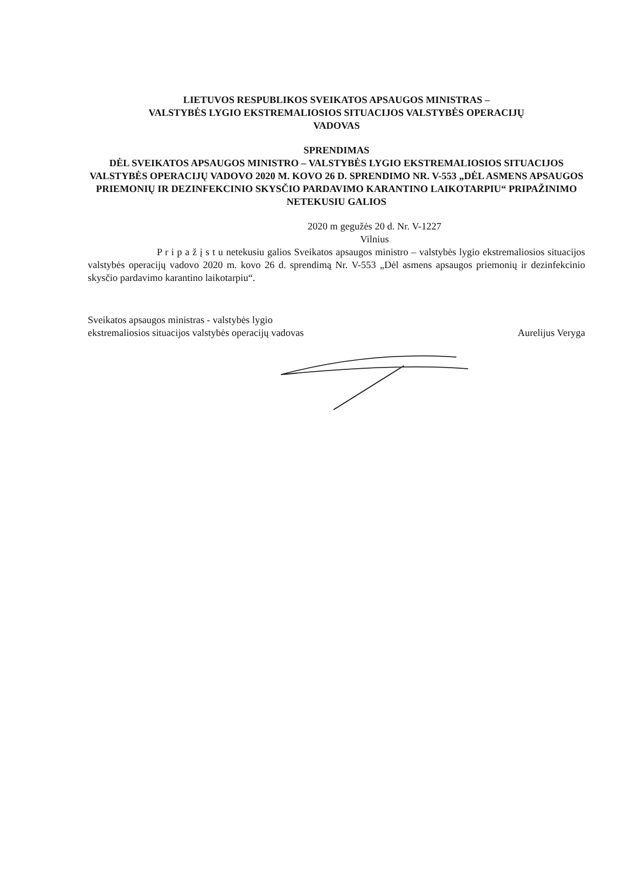LIETUVOS RESPUBLIKOS SVEIKATOS APSAUGOS MINISTRAS –
VALSTYBĖS LYGIO EKSTREMALIOSIOS SITUACIJOS VALSTYBĖS OPERACIJŲ
VADOVAS
SPRENDIMAS
DĖL SVEIKATOS APSAUGOS MINISTRO – VALSTYBĖS LYGIO EKSTREMALIOSIOS SITUACIJOS VALSTYBĖS OPERACIJŲ VADOVO 2020 M. KOVO 26 D. SPRENDIMO NR. V-553 „DĖL ASMENS APSAUGOS PRIEMONIŲ IR DEZINFEKCINIO SKYSČIO PARDAVIMO KARANTINO LAIKOTARPIU“ PRIPAŽINIMO NETEKUSIU GALIOS
2020 m gegužės 20 d. Nr. V-1227
Vilnius
P r i p a ž į s t u netekusiu galios Sveikatos apsaugos ministro – valstybės lygio ekstremaliosios situacijos valstybės operacijų vadovo 2020 m. kovo 26 d. sprendimą Nr. V-553 „Dėl asmens apsaugos priemonių ir dezinfekcinio skysčio pardavimo karantino laikotarpiu“.
Sveikatos apsaugos ministras - valstybės lygio
ekstremaliosios situacijos valstybės operacijų vadovas
Aurelijus Veryga